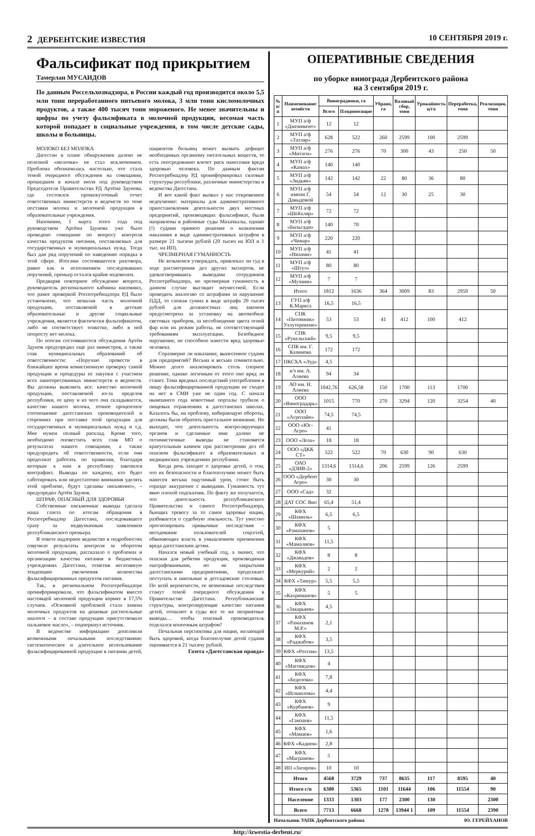2 ДЕРБЕНТСКИЕ ИЗВЕСТИЯ 10 СЕНТЯБРЯ 2019 г.
Фальсификат под прикрытием
Тамерлан МУСАИДОВ
По данным Россельхознадзора, в России каждый год производится около 5,5 млн тонн переработанного питьевого молока, 3 млн тонн кисломолочных продуктов, а также 400 тысяч тонн мороженого. Не менее значительны и цифры по учету фальсификата в молочной продукции, весомая часть которой попадает в социальные учреждения, в том числе детские сады, школы и больницы.
МОЛОКО БЕЗ МОЛОКА
Дагестан в плане обнаружения далеко не полезной «молочки» не стал исключением. Проблема обозначилась настолько, что стала темой очередного обсуждения на совещании, прошедшем в начале июля под руководством Председателя Правительства РД Артёма Здунова, где состоялся промежуточный отчет ответственных министерств и ведомств по теме поставки молока и молочной продукции в образовательные учреждения.
Напомним, 1 марта этого года под руководством Артёма Здунова уже было проведено совещание по вопросу контроля качества продуктов питания, поставляемых для государственных и муниципальных нужд. Тогда был дан ряд поручений по наведению порядка в этой сфере. Итогами состоявшегося разговора, равно как и исполнением последовавших поручений, премьер остался крайне недоволен.
Предваряя повторное обсуждение вопроса, руководитель регионального кабмина напомнил, что ранее проверкой Роспотребнадзора РД было установлено, что немалая часть молочной продукции, поставляемой в детские образовательные и другие социальные учреждения, является фактически фальсификатом, либо не соответствует этикетке, либо в ней попросту нет молока.
По итогам состоявшегося обсуждения Артём Здунов предупредил еще раз министров, а также глав муниципальных образований об ответственности: «Поручаю провести в ближайшее время комиссионную проверку самой продукции и процедуры ее закупки с участием всех заинтересованных министерств и ведомств. Вы должны выяснить все: качество молочной продукции, поставляемой из-за пределов республики, ее цену и из чего она складывается, качество нашего молока, точное процентное соотношение дагестанских производителей и сторонних при поставке этой продукции для государственных и муниципальных нужд и т.д. Мне нужен полный расклад. Кроме того, необходимо оповестить всех глав МО о результатах нашего совещания, а также предупредить об ответственности, если они продолжат работать по правилам, благодаря которым к нам в республику завозился контрафакт. Выводы по каждому, кто будет саботировать или недостаточно внимания уделять этой проблеме, будут сделаны письменно», – предупредил Артём Здунов.
ШТРАФ, ОПАСНЫЙ ДЛЯ ЗДОРОВЬЯ
Собственные письменные выводы сделала наша газета по итогам обращения в Роспотребнадзор Дагестана, последовавшего сразу за недвузначным заявлением республиканского премьера.
В ответе надзорное ведомство в подробностях озвучило результаты контроля за оборотом молочной продукции, рассказало о проблемах и организации качества питания в бюджетных учреждениях Дагестана, отметив негативную тенденцию увеличения количества фальсифицированных продуктов питания.
Так, в региональном Роспотребнадзоре проинформировали, что фальсификатом вместо настоящей молочной продукции кормят в 17,5% случаев. «Основной проблемой стала замена молочных продуктов на дешевые растительные аналоги – в составе продукции присутствовало пальмовое масло», – подчеркнул источник.
В ведомстве информацию дополнили возможными печальными последствиями: систематическое и длительное использование фальсифицированной продукции в питании детей, пациентов больниц может вызвать дефицит необходимых организму питательных веществ, то есть опосредованно влечет риск нанесения вреда здоровью человека. По данным фактам Роспотребнадзор РД проинформировал силовые структуры республики, различные министерства и ведомства Дагестана.
И вот какой факт вызвал у нас откровенное недоумение: материалы для административного приостановления деятельности двух местных предприятий, производящих фальсификат, были направлены в районные суды Махачкалы, однако (!) судами принято решение о назначении наказания в виде административных штрафов в размере 21 тысячи рублей (20 тысяч на ЮЛ и 1 тыс. на ИП).
ЧРЕЗМЕРНАЯ ГУМАННОСТЬ
Не возьмемся утверждать, привлекал ли суд в ходе рассмотрения дел других экспертов, не удовлетворившись выводами сотрудников Роспотребнадзора, но чрезмерная гуманность в данном случае выглядит неуместной. Если проводить аналогию со штрафами за нарушение ПДД, то схожая сумма в виде штрафа 20 тысяч рублей для должностных лиц законом предусмотрена за установку на автомобиле световых приборов, за несоблюдение цвета огней фар или их режим работы, не соответствующий требованиям эксплуатации. Безобидное нарушение, не способное нанести вред здоровью человека.
Соразмерно ли наказание, вынесенное судами для предприятий? Весьма и весьма сомнительно. Можно долго анализировать столь спорное решение, однако логичным от этого оно вряд ли станет. Тема вредных последствий употребления в пищу фальсифицированной продукции не сходит на нет в СМИ уже не один год. С начала нынешнего года новостные порталы трубили о пищевых отравлениях в дагестанских школах. Казалось бы, на проблему, набирающую обороты, должны были обратить пристальное внимание. Но выходит, что деятельность контролирующих органов и сделанные ими далеко не оптимистичные выводы не становятся краеугольным камнем при рассмотрении дел об опасном фальсификате в образовательных и медицинских учреждениях республики.
Когда речь заходит о здоровье детей, о том, что их безопасности и благополучию может быть нанесен весьма ощутимый урон, стоит быть гораздо аккуратнее с выводами. Гуманность тут явно плохой подсказчик. По факту же получается, что деятельность республиканского Правительства и самого Роспотребнадзора, бьющих тревогу за то самое здоровье нации, разбивается о судебную лояльность. Тут уместно прогнозировать привычные последствия – негодование пользователей соцсетей, обвиняющих власть в умышленном причинении вреда дагестанским детям.
Начался новый учебный год, а значит, что опасная для ребятни продукция, производимая оштрафованными, но не закрытыми дагестанскими предприятиями, продолжает поступать в школьные и детсадовские столовые. По всей вероятности, ее возможные последствия станут темой очередного обсуждения в Правительстве Дагестана. Республиканские структуры, контролирующие качество питания детей, отошлют в суды все те же неприятные выводы… чтобы опасный производитель отделался копеечным штрафом?
Печальная перспектива для нации, желающей быть здоровой, когда благополучие детей судами оценивается в 21 тысячу рублей.
Газета «Дагестанская правда»
ОПЕРАТИВНЫЕ СВЕДЕНИЯ
по уборке винограда Дербентского района
на 3 сентября 2019 г.
| № п/п | Наименование хозяйств | Виноградники, га | | Убрано, га | Валовый сбор, тонн | Урожайность ц/га | Переработка, тонн | Реализация, тонн |
| --- | --- | --- | --- | --- | --- | --- | --- | --- |
| | | Всего | Плодоносящие | | | | | |
| 1 | МУП а/ф «Джемикент» | 12 | 12 | | | | | |
| 2 | МУП а/ф «Татляр» | 628 | 522 | 260 | 2599 | 100 | 2599 | |
| 3 | МУП а/ф «Митаги» | 276 | 276 | 70 | 300 | 43 | 250 | 50 |
| 4 | МУП а/ф «Камах» | 140 | 140 | | | | | |
| 5 | МУП а/ф «Зидьян» | 142 | 142 | 22 | 80 | 36 | 80 | |
| 6 | МУП а/ф имени Г. Давыдовой | 54 | 54 | 12 | 30 | 25 | 30 | |
| 7 | МУП а/ф «Шейхляр» | 72 | 72 | | | | | |
| 8 | МУП а/ф «Бильгади» | 140 | 70 | | | | | |
| 9 | МУП а/ф «Чинар» | 220 | 220 | | | | | |
| 10 | МУП а/ф «Низами» | 41 | 41 | | | | | |
| 11 | МУП а/ф «Штул» | 80 | 80 | | | | | |
| 12 | МУП а/ф «Музаим» | 7 | 7 | | | | | |
| | Итого | 1812 | 1636 | 364 | 3009 | 83 | 2959 | 50 |
| 13 | ГУП а/ф К.Маркса | 16,5 | 16,5 | | | | | |
| 14 | СПК «Питомник» Уллутерекеме» | 53 | 53 | 41 | 412 | 100 | 412 | |
| 15 | СПК «Рукельский» | 9,5 | 9,5 | | | | | |
| 16 | СПК им. Г. Казимова | 172 | 172 | | | | | |
| 17 | ПКСХА «Луд» | 4,5 | | | | | | |
| 18 | к/з им. А. Алиева | 94 | 34 | | | | | |
| 19 | АО им. Н. Алиева | 1042,76 | 626,58 | 150 | 1700 | 113 | 1700 | |
| 20 | ООО «Виноградарь» | 1015 | 770 | 270 | 3294 | 120 | 3254 | 40 |
| 21 | ООО «Агролайн» | 74,5 | 74,5 | | | | | |
| 22 | ООО «Юг-Агро» | 41 | | | | | | |
| 23 | ООО «Лоза» | 18 | 18 | | | | | |
| 24 | ООО «ДКК СТ» | 522 | 522 | 70 | 630 | 90 | 630 | |
| 25 | ОАО «ДЗИВ-2» | 1314,6 | 1314,6 | 206 | 2599 | 126 | 2599 | |
| 26 | ООО «Дербент Агро» | 30 | 30 | | | | | |
| 27 | ООО «Сад» | 32 | | | | | | |
| 28 | ДАТ СОС Вио | 65,4 | 51,4 | | | | | |
| 29 | КФХ «Шамиль» | 6,5 | 6,5 | | | | | |
| 30 | КФХ «Рамазанов» | 5 | | | | | | |
| 31 | КФХ «Мамалиев» | 11,5 | | | | | | |
| 32 | КФХ «Джавадов» | 8 | 8 | | | | | |
| 33 | КФХ «Меркурий» | 2 | 2 | | | | | |
| 34 | КФХ «Тимур» | 5,5 | 5,5 | | | | | |
| 35 | КФХ «Кахриманов» | 5 | 5 | | | | | |
| 36 | КФХ «Закарьяев» | 4,5 | | | | | | |
| 37 | КФХ «Рамазанов М.Р.» | 2,1 | | | | | | |
| 38 | КФХ «Раджабов» | 3,5 | | | | | | |
| 39 | КФХ «Россия» | 13,5 | | | | | | |
| 40 | КФХ «Магомедов» | 4 | | | | | | |
| 41 | КФХ «Беделова» | 7,8 | | | | | | |
| 42 | КФХ «Исмаилова» | 4,4 | | | | | | |
| 43 | КФХ «Курбанов» | 9 | | | | | | |
| 44 | КФХ «Гамзаев» | 11,5 | | | | | | |
| 45 | КФХ «Мамаев» | 1,6 | | | | | | |
| 46 | КФХ «Кадиев» | 2,8 | | | | | | |
| 47 | КФХ «Маграмов» | 5 | | | | | | |
| 48 | ИП «Загиров» | 10 | 10 | | | | | |
| | Итого | 4568 | 3729 | 737 | 8635 | 117 | 8595 | 40 |
| | Итого с/п | 6380 | 5365 | 1101 | 11644 | 106 | 11554 | 90 |
| | Население | 1333 | 1303 | 177 | 2300 | 130 | | 2300 |
| | Всего | 7713 | 6668 | 1278 | 13944 1 | 109 | 11554 | 2390 |
Начальник УАПК Дербентского района Ю. ГЕРЕЙХАНОВ
http://izwestia-derbent.ru/